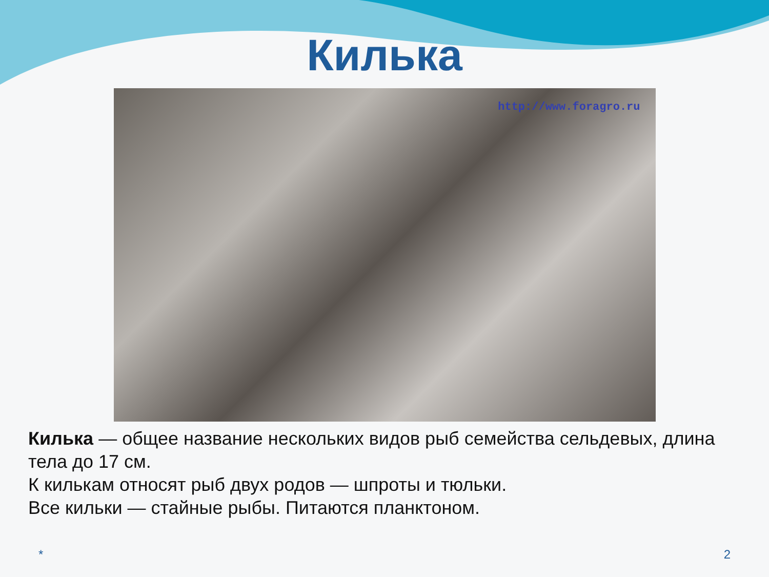Килька
http://www.foragro.ru
Килька — общее название нескольких видов рыб семейства сельдевых, длина тела до 17 см.
К килькам относят рыб двух родов — шпроты и тюльки.
Все кильки — стайные рыбы. Питаются планктоном.
* 2